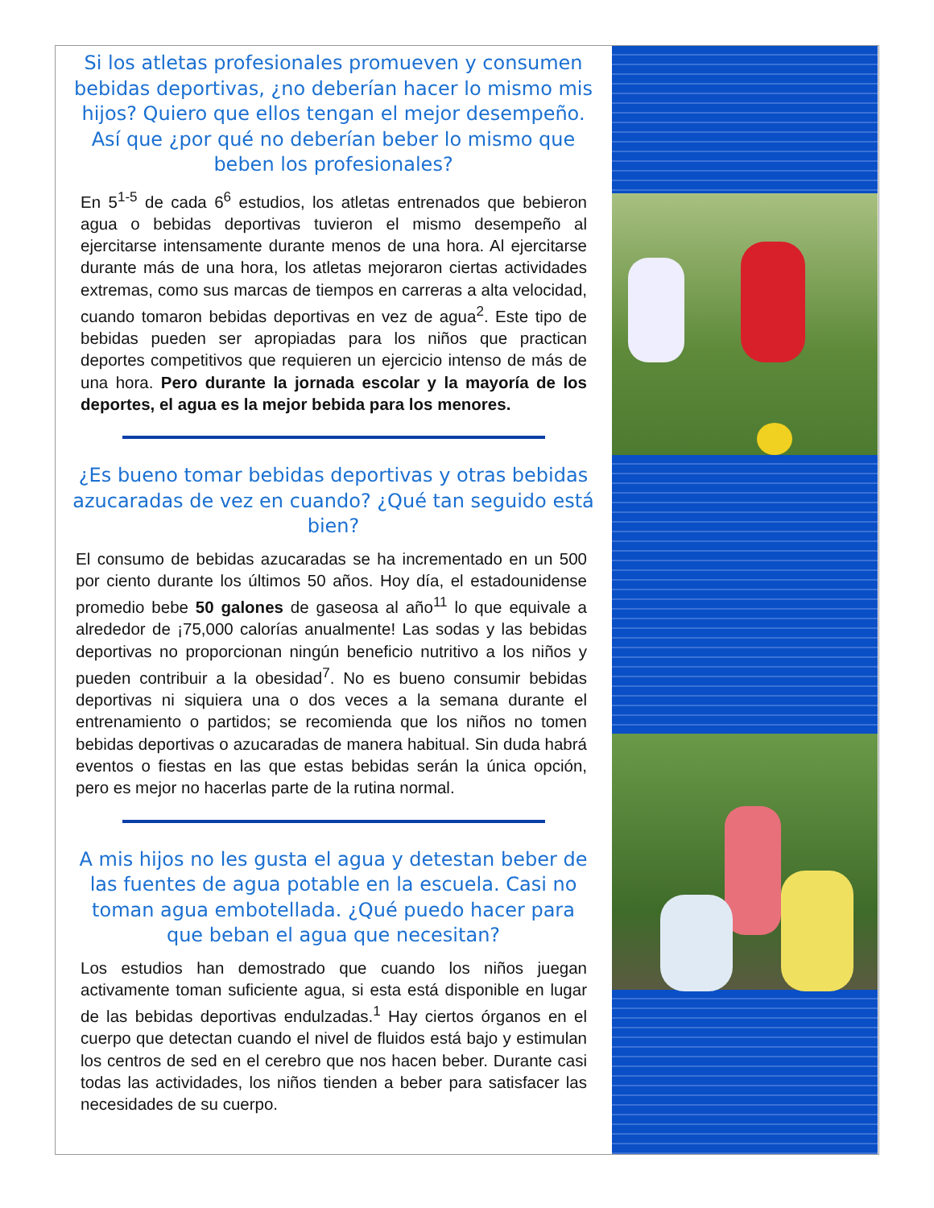Si los atletas profesionales promueven y consumen bebidas deportivas, ¿no deberían hacer lo mismo mis hijos? Quiero que ellos tengan el mejor desempeño. Así que ¿por qué no deberían beber lo mismo que beben los profesionales?
En 5<sup>1-5</sup> de cada 6<sup>6</sup> estudios, los atletas entrenados que bebieron agua o bebidas deportivas tuvieron el mismo desempeño al ejercitarse intensamente durante menos de una hora. Al ejercitarse durante más de una hora, los atletas mejoraron ciertas actividades extremas, como sus marcas de tiempos en carreras a alta velocidad, cuando tomaron bebidas deportivas en vez de agua<sup>2</sup>. Este tipo de bebidas pueden ser apropiadas para los niños que practican deportes competitivos que requieren un ejercicio intenso de más de una hora. Pero durante la jornada escolar y la mayoría de los deportes, el agua es la mejor bebida para los menores.
¿Es bueno tomar bebidas deportivas y otras bebidas azucaradas de vez en cuando? ¿Qué tan seguido está bien?
El consumo de bebidas azucaradas se ha incrementado en un 500 por ciento durante los últimos 50 años. Hoy día, el estadounidense promedio bebe 50 galones de gaseosa al año<sup>11</sup> lo que equivale a alrededor de ¡75,000 calorías anualmente! Las sodas y las bebidas deportivas no proporcionan ningún beneficio nutritivo a los niños y pueden contribuir a la obesidad<sup>7</sup>. No es bueno consumir bebidas deportivas ni siquiera una o dos veces a la semana durante el entrenamiento o partidos; se recomienda que los niños no tomen bebidas deportivas o azucaradas de manera habitual. Sin duda habrá eventos o fiestas en las que estas bebidas serán la única opción, pero es mejor no hacerlas parte de la rutina normal.
A mis hijos no les gusta el agua y detestan beber de las fuentes de agua potable en la escuela. Casi no toman agua embotellada. ¿Qué puedo hacer para que beban el agua que necesitan?
Los estudios han demostrado que cuando los niños juegan activamente toman suficiente agua, si esta está disponible en lugar de las bebidas deportivas endulzadas.<sup>1</sup> Hay ciertos órganos en el cuerpo que detectan cuando el nivel de fluidos está bajo y estimulan los centros de sed en el cerebro que nos hacen beber. Durante casi todas las actividades, los niños tienden a beber para satisfacer las necesidades de su cuerpo.